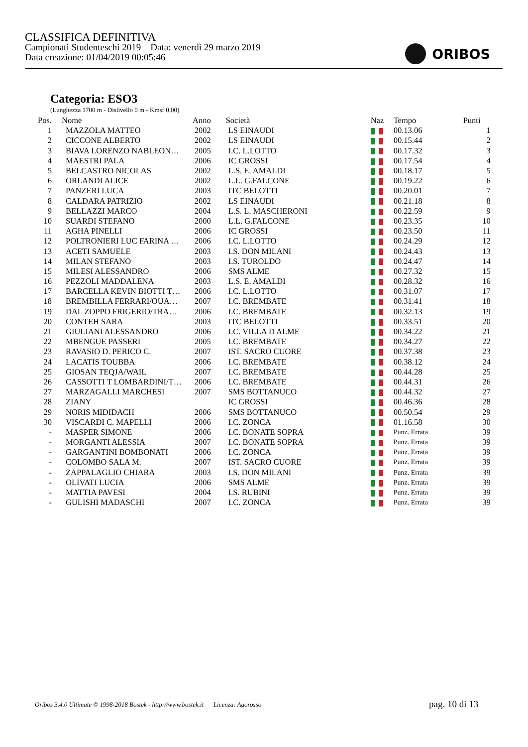CLASSIFICA DEFINITIVA
Campionati Studenteschi 2019 Data: venerdì 29 marzo 2019
Data creazione: 01/04/2019 00:05:46
ORIBOS
Categoria: ESO3
(Lunghezza 1700 m - Dislivello 0 m - Kmsf 0,00)
| Pos. | Nome | Anno | Società | Naz | Tempo | Punti |
| --- | --- | --- | --- | --- | --- | --- |
| 1 | MAZZOLA MATTEO | 2002 | LS EINAUDI | | 00.13.06 | 1 |
| 2 | CICCONE ALBERTO | 2002 | LS EINAUDI | | 00.15.44 | 2 |
| 3 | BIAVA LORENZO NABLEON… | 2005 | I.C. L.LOTTO | | 00.17.32 | 3 |
| 4 | MAESTRI PALA | 2006 | IC GROSSI | | 00.17.54 | 4 |
| 5 | BELCASTRO NICOLAS | 2002 | L.S. E. AMALDI | | 00.18.17 | 5 |
| 6 | ORLANDI ALICE | 2002 | L.L. G.FALCONE | | 00.19.22 | 6 |
| 7 | PANZERI LUCA | 2003 | ITC BELOTTI | | 00.20.01 | 7 |
| 8 | CALDARA PATRIZIO | 2002 | LS EINAUDI | | 00.21.18 | 8 |
| 9 | BELLAZZI MARCO | 2004 | L.S. L. MASCHERONI | | 00.22.59 | 9 |
| 10 | SUARDI STEFANO | 2000 | L.L. G.FALCONE | | 00.23.35 | 10 |
| 11 | AGHA PINELLI | 2006 | IC GROSSI | | 00.23.50 | 11 |
| 12 | POLTRONIERI LUC FARINA … | 2006 | I.C. L.LOTTO | | 00.24.29 | 12 |
| 13 | ACETI SAMUELE | 2003 | I.S. DON MILANI | | 00.24.43 | 13 |
| 14 | MILAN STEFANO | 2003 | I.S. TUROLDO | | 00.24.47 | 14 |
| 15 | MILESI ALESSANDRO | 2006 | SMS ALME | | 00.27.32 | 15 |
| 16 | PEZZOLI MADDALENA | 2003 | L.S. E. AMALDI | | 00.28.32 | 16 |
| 17 | BARCELLA KEVIN BIOTTI T… | 2006 | I.C. L.LOTTO | | 00.31.07 | 17 |
| 18 | BREMBILLA FERRARI/OUA… | 2007 | I.C. BREMBATE | | 00.31.41 | 18 |
| 19 | DAL ZOPPO FRIGERIO/TRA… | 2006 | I.C. BREMBATE | | 00.32.13 | 19 |
| 20 | CONTEH SARA | 2003 | ITC BELOTTI | | 00.33.51 | 20 |
| 21 | GIULIANI ALESSANDRO | 2006 | I.C. VILLA D ALME | | 00.34.22 | 21 |
| 22 | MBENGUE PASSERI | 2005 | I.C. BREMBATE | | 00.34.27 | 22 |
| 23 | RAVASIO D. PERICO C. | 2007 | IST. SACRO CUORE | | 00.37.38 | 23 |
| 24 | LACATIS TOUBBA | 2006 | I.C. BREMBATE | | 00.38.12 | 24 |
| 25 | GIOSAN TEQJA/WAIL | 2007 | I.C. BREMBATE | | 00.44.28 | 25 |
| 26 | CASSOTTI T LOMBARDINI/T… | 2006 | I.C. BREMBATE | | 00.44.31 | 26 |
| 27 | MARZAGALLI MARCHESI | 2007 | SMS BOTTANUCO | | 00.44.32 | 27 |
| 28 | ZIANY | | IC GROSSI | | 00.46.36 | 28 |
| 29 | NORIS MIDIDACH | 2006 | SMS BOTTANUCO | | 00.50.54 | 29 |
| 30 | VISCARDI C. MAPELLI | 2006 | I.C. ZONCA | | 01.16.58 | 30 |
| - | MASPER SIMONE | 2006 | I.C. BONATE SOPRA | | Punz. Errata | 39 |
| - | MORGANTI ALESSIA | 2007 | I.C. BONATE SOPRA | | Punz. Errata | 39 |
| - | GARGANTINI BOMBONATI | 2006 | I.C. ZONCA | | Punz. Errata | 39 |
| - | COLOMBO SALA M. | 2007 | IST. SACRO CUORE | | Punz. Errata | 39 |
| - | ZAPPALAGLIO CHIARA | 2003 | I.S. DON MILANI | | Punz. Errata | 39 |
| - | OLIVATI LUCIA | 2006 | SMS ALME | | Punz. Errata | 39 |
| - | MATTIA PAVESI | 2004 | I.S. RUBINI | | Punz. Errata | 39 |
| - | GULISHI MADASCHI | 2007 | I.C. ZONCA | | Punz. Errata | 39 |
Oribos 3.4.0 Ultimate © 1998-2018 Bostek - http://www.bostek.it Licenza: Agorosso
pag. 10 di 13